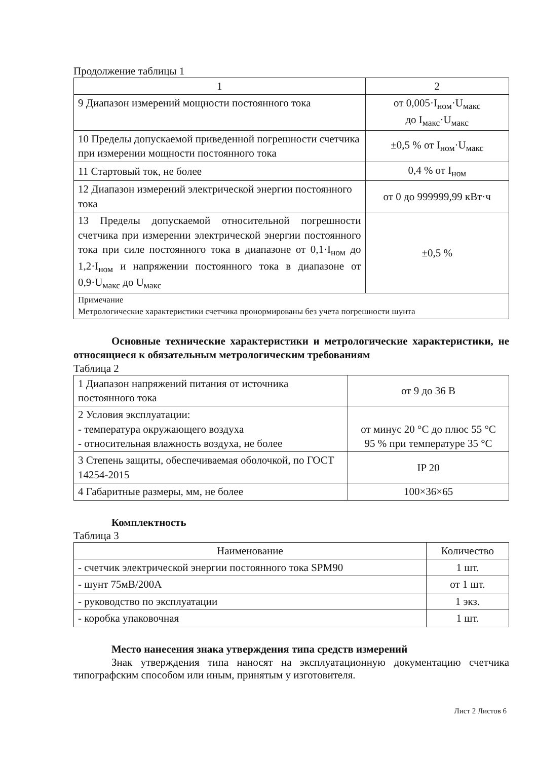Продолжение таблицы 1
| 1 | 2 |
| --- | --- |
| 9 Диапазон измерений мощности постоянного тока | от 0,005·I<sub>ном</sub>·U<sub>макс</sub> до I<sub>макс</sub>·U<sub>макс</sub> |
| 10 Пределы допускаемой приведенной погрешности счетчика при измерении мощности постоянного тока | ±0,5 % от I<sub>ном</sub>·U<sub>макс</sub> |
| 11 Стартовый ток, не более | 0,4 % от I<sub>ном</sub> |
| 12 Диапазон измерений электрической энергии постоянного тока | от 0 до 999999,99 кВт·ч |
| 13 Пределы допускаемой относительной погрешности счетчика при измерении электрической энергии постоянного тока при силе постоянного тока в диапазоне от 0,1·I<sub>ном</sub> до 1,2·I<sub>ном</sub> и напряжении постоянного тока в диапазоне от 0,9·U<sub>макс</sub> до U<sub>макс</sub> | ±0,5 % |
| Примечание Метрологические характеристики счетчика пронормированы без учета погрешности шунта | |
Основные технические характеристики и метрологические характеристики, не относящиеся к обязательным метрологическим требованиям
Таблица 2
| 1 Диапазон напряжений питания от источника постоянного тока | от 9 до 36 В |
| 2 Условия эксплуатации: - температура окружающего воздуха - относительная влажность воздуха, не более | от минус 20 °С до плюс 55 °С 95 % при температуре 35 °С |
| 3 Степень защиты, обеспечиваемая оболочкой, по ГОСТ 14254-2015 | IP 20 |
| 4 Габаритные размеры, мм, не более | 100×36×65 |
Комплектность
Таблица 3
| Наименование | Количество |
| --- | --- |
| - счетчик электрической энергии постоянного тока SPM90 | 1 шт. |
| - шунт 75мВ/200А | от 1 шт. |
| - руководство по эксплуатации | 1 экз. |
| - коробка упаковочная | 1 шт. |
Место нанесения знака утверждения типа средств измерений
Знак утверждения типа наносят на эксплуатационную документацию счетчика типографским способом или иным, принятым у изготовителя.
Лист 2 Листов 6